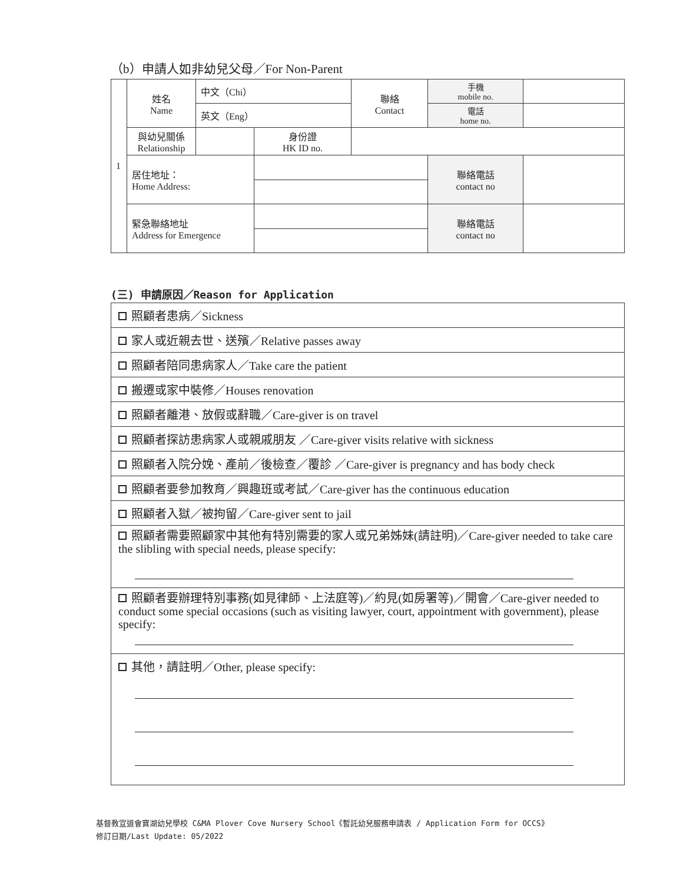（b）申請人如非幼兒父母／For Non-Parent
| 1 | 姓名 Name | 中文（Chi） | | | 聯絡 Contact | 手機 mobile no. | |
| | | 英文（Eng） | | | | 電話 home no. | |
| | 與幼兒關係 Relationship | | | 身份證 HK ID no. | | | |
| | 居住地址： Home Address: | | | | | 聯絡電話 contact no | |
| | 緊急聯絡地址 Address for Emergence | | | | | 聯絡電話 contact no | |
(三) 申請原因／Reason for Application
| 照顧者患病／Sickness |
| 家人或近親去世、送殯／Relative passes away |
| 照顧者陪同患病家人／Take care the patient |
| 搬遷或家中裝修／Houses renovation |
| 照顧者離港、放假或辭職／Care-giver is on travel |
| 照顧者探訪患病家人或親戚朋友 ／Care-giver visits relative with sickness |
| 照顧者入院分娩、產前／後檢查／覆診 ／Care-giver is pregnancy and has body check |
| 照顧者要參加教育／興趣班或考試／Care-giver has the continuous education |
| 照顧者入獄／被拘留／Care-giver sent to jail |
| 照顧者需要照顧家中其他有特別需要的家人或兄弟姊妹(請註明)／Care-giver needed to take care the slibling with special needs, please specify: |
| 照顧者要辦理特別事務(如見律師、上法庭等)／約見(如房署等)／開會／Care-giver needed to conduct some special occasions (such as visiting lawyer, court, appointment with government), please specify: |
| 其他，請註明／Other, please specify: |
基督教宣道會寶湖幼兒學校 C&MA Plover Cove Nursery School《暫託幼兒服務申請表 / Application Form for OCCS》
修訂日期/Last Update: 05/2022